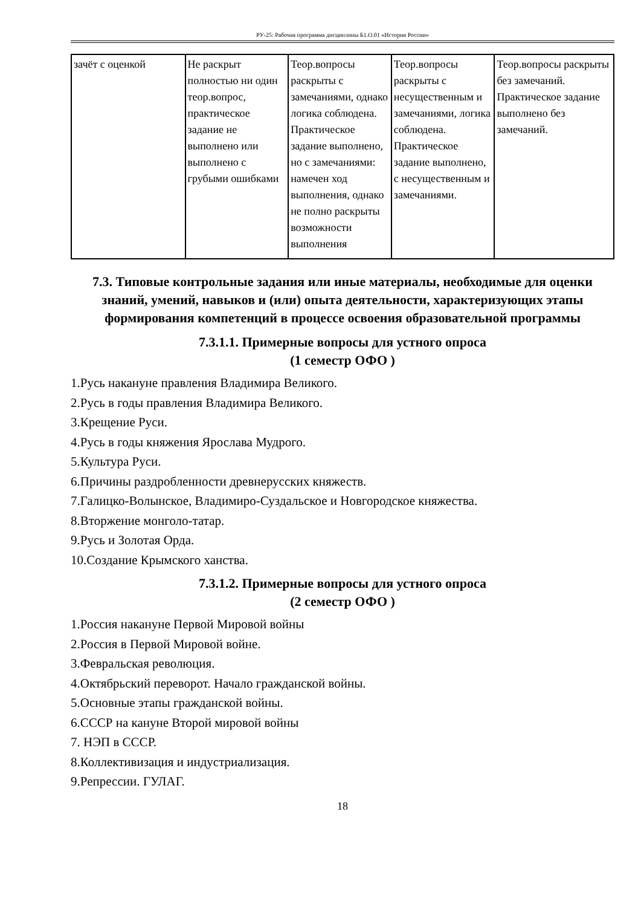РУ-25: Рабочая программа дисциплины Б1.О.01 «История России»
| зачёт с оценкой | Не раскрыт полностью ни один теор.вопрос, практическое задание не выполнено или выполнено с грубыми ошибками | Теор.вопросы раскрыты с замечаниями, однако логика соблюдена. Практическое задание выполнено, но с замечаниями: намечен ход выполнения, однако не полно раскрыты возможности выполнения | Теор.вопросы раскрыты с несущественным и замечаниями, логика соблюдена. Практическое задание выполнено, с несущественным и замечаниями. | Теор.вопросы раскрыты без замечаний. Практическое задание выполнено без замечаний. |
7.3. Типовые контрольные задания или иные материалы, необходимые для оценки знаний, умений, навыков и (или) опыта деятельности, характеризующих этапы формирования компетенций в процессе освоения образовательной программы
7.3.1.1. Примерные вопросы для устного опроса
(1 семестр ОФО )
1.Русь накануне правления Владимира Великого.
2.Русь в годы правления Владимира Великого.
3.Крещение Руси.
4.Русь в годы княжения Ярослава Мудрого.
5.Культура Руси.
6.Причины раздробленности древнерусских княжеств.
7.Галицко-Волынское, Владимиро-Суздальское и Новгородское княжества.
8.Вторжение монголо-татар.
9.Русь и Золотая Орда.
10.Создание Крымского ханства.
7.3.1.2. Примерные вопросы для устного опроса
(2 семестр ОФО )
1.Россия накануне Первой Мировой войны
2.Россия в Первой Мировой войне.
3.Февральская революция.
4.Октябрьский переворот. Начало гражданской войны.
5.Основные этапы гражданской войны.
6.СССР на кануне Второй мировой войны
7. НЭП в СССР.
8.Коллективизация и индустриализация.
9.Репрессии. ГУЛАГ.
18